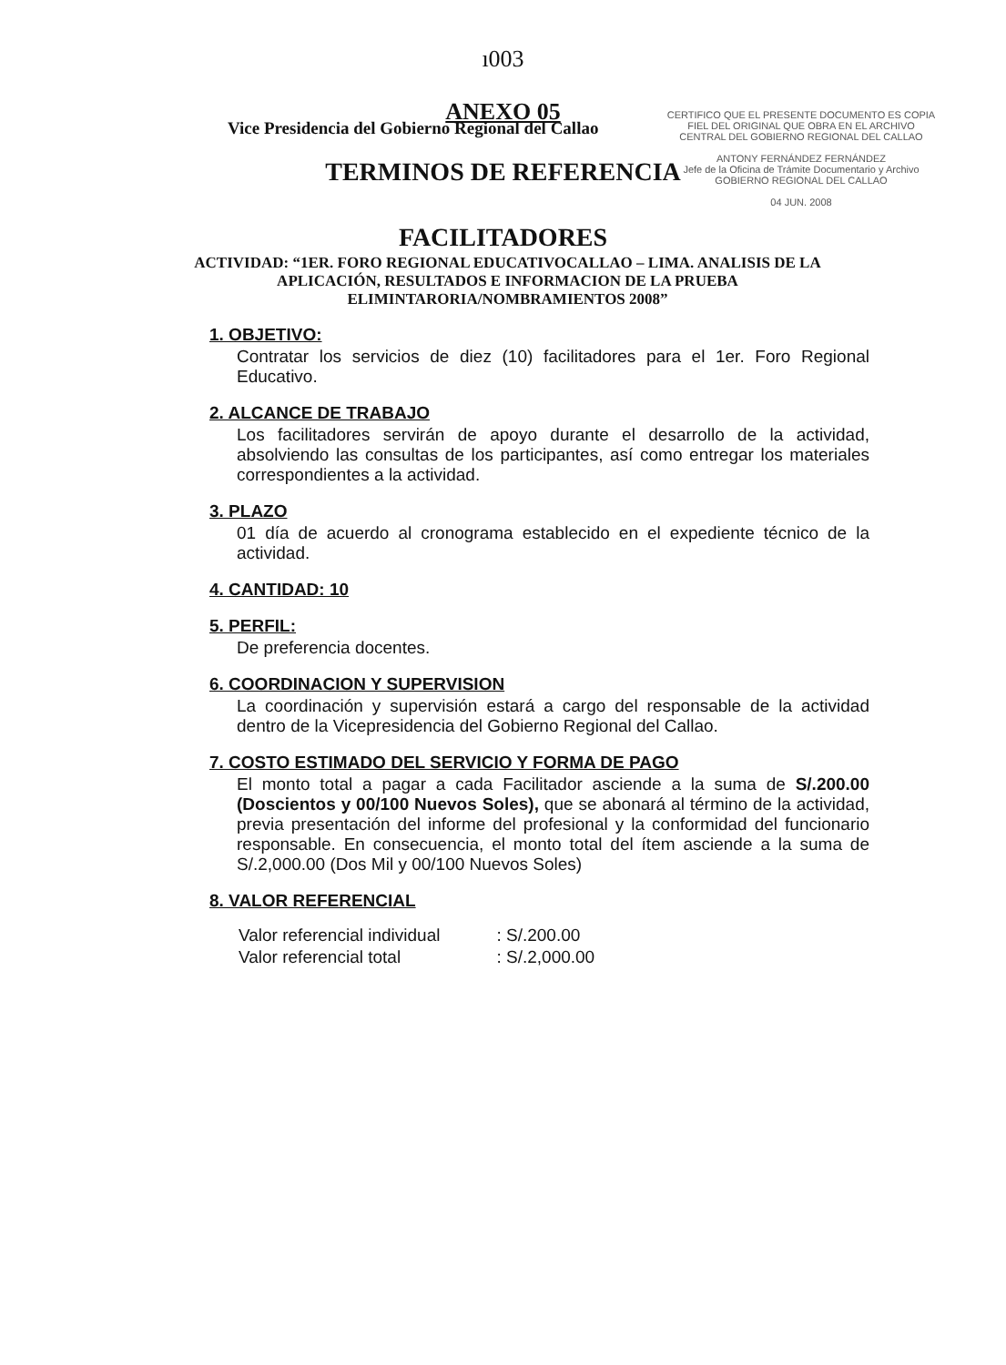ı003
Vice Presidencia del Gobierno Regional del Callao
CERTIFICO QUE EL PRESENTE DOCUMENTO ES COPIA FIEL DEL ORIGINAL QUE OBRA EN EL ARCHIVO CENTRAL DEL GOBIERNO REGIONAL DEL CALLAO
ANTONY FERNÁNDEZ FERNÁNDEZ
Jefe de la Oficina de Trámite Documentario y Archivo
GOBIERNO REGIONAL DEL CALLAO
04 JUN. 2008
ANEXO 05
TERMINOS DE REFERENCIA
FACILITADORES
ACTIVIDAD: “1ER. FORO REGIONAL EDUCATIVOCALLAO – LIMA. ANALISIS DE LA APLICACIÓN, RESULTADOS E INFORMACION DE LA PRUEBA ELIMINTARORIA/NOMBRAMIENTOS 2008”
1. OBJETIVO:
Contratar los servicios de diez (10) facilitadores para el 1er. Foro Regional Educativo.
2. ALCANCE DE TRABAJO
Los facilitadores servirán de apoyo durante el desarrollo de la actividad, absolviendo las consultas de los participantes, así como entregar los materiales correspondientes a la actividad.
3. PLAZO
01 día de acuerdo al cronograma establecido en el expediente técnico de la actividad.
4. CANTIDAD: 10
5. PERFIL:
De preferencia docentes.
6. COORDINACION Y SUPERVISION
La coordinación y supervisión estará a cargo del responsable de la actividad dentro de la Vicepresidencia del Gobierno Regional del Callao.
7. COSTO ESTIMADO DEL SERVICIO Y FORMA DE PAGO
El monto total a pagar a cada Facilitador asciende a la suma de S/.200.00 (Doscientos y 00/100 Nuevos Soles), que se abonará al término de la actividad, previa presentación del informe del profesional y la conformidad del funcionario responsable. En consecuencia, el monto total del ítem asciende a la suma de S/.2,000.00 (Dos Mil y 00/100 Nuevos Soles)
8. VALOR REFERENCIAL
| Valor referencial individual | : S/.200.00 |
| Valor referencial total | : S/.2,000.00 |